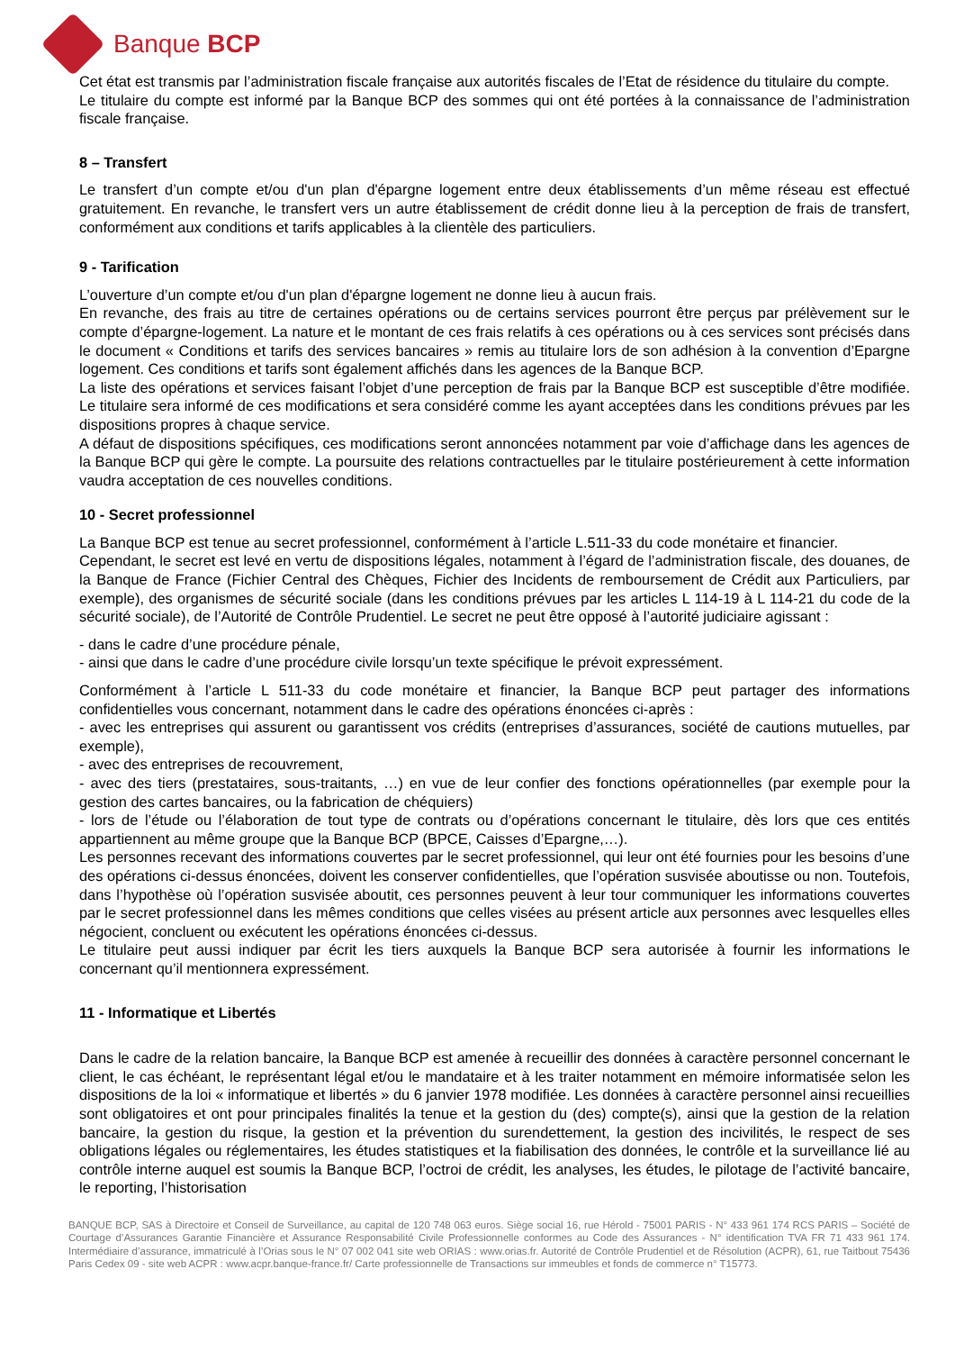Banque BCP
Cet état est transmis par l’administration fiscale française aux autorités fiscales de l’Etat de résidence du titulaire du compte.
Le titulaire du compte est informé par la Banque BCP des sommes qui ont été portées à la connaissance de l’administration fiscale française.
8 – Transfert
Le transfert d’un compte et/ou d'un plan d'épargne logement entre deux établissements d’un même réseau est effectué gratuitement. En revanche, le transfert vers un autre établissement de crédit donne lieu à la perception de frais de transfert, conformément aux conditions et tarifs applicables à la clientèle des particuliers.
9 - Tarification
L’ouverture d’un compte et/ou d'un plan d'épargne logement ne donne lieu à aucun frais.
En revanche, des frais au titre de certaines opérations ou de certains services pourront être perçus par prélèvement sur le compte d’épargne-logement. La nature et le montant de ces frais relatifs à ces opérations ou à ces services sont précisés dans le document « Conditions et tarifs des services bancaires » remis au titulaire lors de son adhésion à la convention d’Epargne logement. Ces conditions et tarifs sont également affichés dans les agences de la Banque BCP.
La liste des opérations et services faisant l’objet d’une perception de frais par la Banque BCP est susceptible d’être modifiée. Le titulaire sera informé de ces modifications et sera considéré comme les ayant acceptées dans les conditions prévues par les dispositions propres à chaque service.
A défaut de dispositions spécifiques, ces modifications seront annoncées notamment par voie d’affichage dans les agences de la Banque BCP qui gère le compte. La poursuite des relations contractuelles par le titulaire postérieurement à cette information vaudra acceptation de ces nouvelles conditions.
10 - Secret professionnel
La Banque BCP est tenue au secret professionnel, conformément à l’article L.511-33 du code monétaire et financier.
Cependant, le secret est levé en vertu de dispositions légales, notamment à l’égard de l’administration fiscale, des douanes, de la Banque de France (Fichier Central des Chèques, Fichier des Incidents de remboursement de Crédit aux Particuliers, par exemple), des organismes de sécurité sociale (dans les conditions prévues par les articles L 114-19 à L 114-21 du code de la sécurité sociale), de l’Autorité de Contrôle Prudentiel. Le secret ne peut être opposé à l’autorité judiciaire agissant :
- dans le cadre d’une procédure pénale,
- ainsi que dans le cadre d’une procédure civile lorsqu’un texte spécifique le prévoit expressément.
Conformément à l’article L 511-33 du code monétaire et financier, la Banque BCP peut partager des informations confidentielles vous concernant, notamment dans le cadre des opérations énoncées ci-après :
- avec les entreprises qui assurent ou garantissent vos crédits (entreprises d’assurances, société de cautions mutuelles, par exemple),
- avec des entreprises de recouvrement,
- avec des tiers (prestataires, sous-traitants, …) en vue de leur confier des fonctions opérationnelles (par exemple pour la gestion des cartes bancaires, ou la fabrication de chéquiers)
- lors de l’étude ou l’élaboration de tout type de contrats ou d’opérations concernant le titulaire, dès lors que ces entités appartiennent au même groupe que la Banque BCP (BPCE, Caisses d’Epargne,…).
Les personnes recevant des informations couvertes par le secret professionnel, qui leur ont été fournies pour les besoins d’une des opérations ci-dessus énoncées, doivent les conserver confidentielles, que l’opération susvisée aboutisse ou non. Toutefois, dans l’hypothèse où l’opération susvisée aboutit, ces personnes peuvent à leur tour communiquer les informations couvertes par le secret professionnel dans les mêmes conditions que celles visées au présent article aux personnes avec lesquelles elles négocient, concluent ou exécutent les opérations énoncées ci-dessus.
Le titulaire peut aussi indiquer par écrit les tiers auxquels la Banque BCP sera autorisée à fournir les informations le concernant qu’il mentionnera expressément.
11 - Informatique et Libertés
Dans le cadre de la relation bancaire, la Banque BCP est amenée à recueillir des données à caractère personnel concernant le client, le cas échéant, le représentant légal et/ou le mandataire et à les traiter notamment en mémoire informatisée selon les dispositions de la loi « informatique et libertés » du 6 janvier 1978 modifiée. Les données à caractère personnel ainsi recueillies sont obligatoires et ont pour principales finalités la tenue et la gestion du (des) compte(s), ainsi que la gestion de la relation bancaire, la gestion du risque, la gestion et la prévention du surendettement, la gestion des incivilités, le respect de ses obligations légales ou réglementaires, les études statistiques et la fiabilisation des données, le contrôle et la surveillance lié au contrôle interne auquel est soumis la Banque BCP, l’octroi de crédit, les analyses, les études, le pilotage de l’activité bancaire, le reporting, l’historisation
BANQUE BCP, SAS à Directoire et Conseil de Surveillance, au capital de 120 748 063 euros. Siège social 16, rue Hérold - 75001 PARIS - N° 433 961 174 RCS PARIS – Société de Courtage d’Assurances Garantie Financière et Assurance Responsabilité Civile Professionnelle conformes au Code des Assurances - N° identification TVA FR 71 433 961 174. Intermédiaire d’assurance, immatriculé à l’Orias sous le N° 07 002 041 site web ORIAS : www.orias.fr. Autorité de Contrôle Prudentiel et de Résolution (ACPR), 61, rue Taitbout 75436 Paris Cedex 09 - site web ACPR : www.acpr.banque-france.fr/ Carte professionnelle de Transactions sur immeubles et fonds de commerce n° T15773.